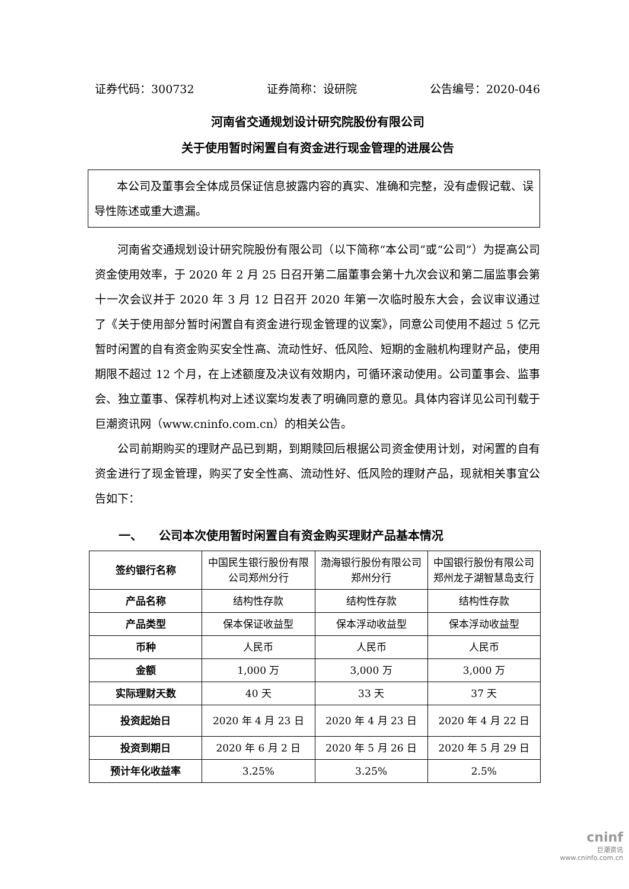证券代码：300732 证券简称：设研院 公告编号：2020-046
河南省交通规划设计研究院股份有限公司
关于使用暂时闲置自有资金进行现金管理的进展公告
本公司及董事会全体成员保证信息披露内容的真实、准确和完整，没有虚假记载、误导性陈述或重大遗漏。
河南省交通规划设计研究院股份有限公司（以下简称“本公司”或“公司”）为提高公司资金使用效率，于 2020 年 2 月 25 日召开第二届董事会第十九次会议和第二届监事会第十一次会议并于 2020 年 3 月 12 日召开 2020 年第一次临时股东大会，会议审议通过了《关于使用部分暂时闲置自有资金进行现金管理的议案》，同意公司使用不超过 5 亿元暂时闲置的自有资金购买安全性高、流动性好、低风险、短期的金融机构理财产品，使用期限不超过 12 个月，在上述额度及决议有效期内，可循环滚动使用。公司董事会、监事会、独立董事、保荐机构对上述议案均发表了明确同意的意见。具体内容详见公司刊载于巨潮资讯网（www.cninfo.com.cn）的相关公告。
公司前期购买的理财产品已到期，到期赎回后根据公司资金使用计划，对闲置的自有资金进行了现金管理，购买了安全性高、流动性好、低风险的理财产品，现就相关事宜公告如下：
一、 公司本次使用暂时闲置自有资金购买理财产品基本情况
| 签约银行名称 | 中国民生银行股份有限公司郑州分行 | 渤海银行股份有限公司郑州分行 | 中国银行股份有限公司郑州龙子湖智慧岛支行 |
| 产品名称 | 结构性存款 | 结构性存款 | 结构性存款 |
| 产品类型 | 保本保证收益型 | 保本浮动收益型 | 保本浮动收益型 |
| 币种 | 人民币 | 人民币 | 人民币 |
| 金额 | 1,000 万 | 3,000 万 | 3,000 万 |
| 实际理财天数 | 40 天 | 33 天 | 37 天 |
| 投资起始日 | 2020 年 4 月 23 日 | 2020 年 4 月 23 日 | 2020 年 4 月 22 日 |
| 投资到期日 | 2020 年 6 月 2 日 | 2020 年 5 月 26 日 | 2020 年 5 月 29 日 |
| 预计年化收益率 | 3.25% | 3.25% | 2.5% |
cninf
巨潮资讯
www.cninfo.com.cn